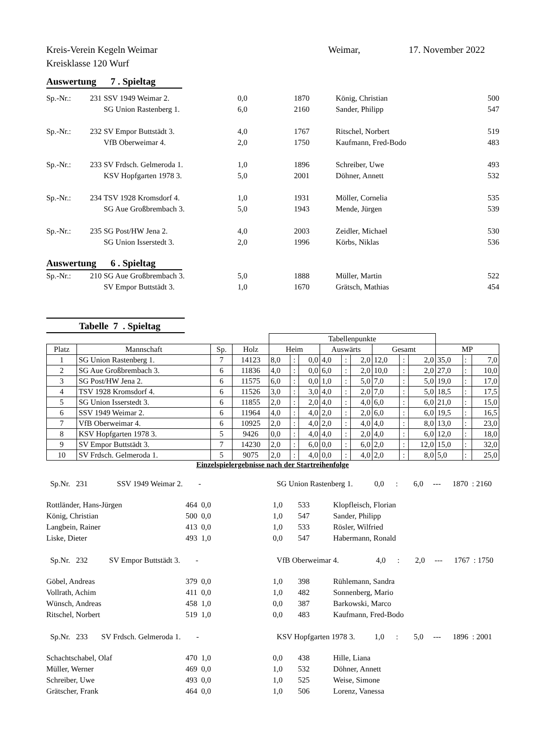Kreis-Verein Kegeln Weimar
Kreisklasse 120 Wurf
Weimar, 17. November 2022
Auswertung 7 . Spieltag
| Sp.-Nr.: | 231 | SSV 1949 Weimar 2. | 0,0 | 1870 | König, Christian | 500 |
| | | SG Union Rastenberg 1. | 6,0 | 2160 | Sander, Philipp | 547 |
| Sp.-Nr.: | 232 | SV Empor Buttstädt 3. | 4,0 | 1767 | Ritschel, Norbert | 519 |
| | | VfB Oberweimar 4. | 2,0 | 1750 | Kaufmann, Fred-Bodo | 483 |
| Sp.-Nr.: | 233 | SV Frdsch. Gelmeroda 1. | 1,0 | 1896 | Schreiber, Uwe | 493 |
| | | KSV Hopfgarten 1978 3. | 5,0 | 2001 | Döhner, Annett | 532 |
| Sp.-Nr.: | 234 | TSV 1928 Kromsdorf 4. | 1,0 | 1931 | Möller, Cornelia | 535 |
| | | SG Aue Großbrembach 3. | 5,0 | 1943 | Mende, Jürgen | 539 |
| Sp.-Nr.: | 235 | SG Post/HW Jena 2. | 4,0 | 2003 | Zeidler, Michael | 530 |
| | | SG Union Isserstedt 3. | 2,0 | 1996 | Körbs, Niklas | 536 |
Auswertung 6 . Spieltag
| Sp.-Nr.: | 210 | SG Aue Großbrembach 3. | 5,0 | 1888 | Müller, Martin | 522 |
| | | SV Empor Buttstädt 3. | 1,0 | 1670 | Grätsch, Mathias | 454 |
Tabelle 7 . Spieltag
| | | | | Tabellenpunkte | | | | | | | | | | | |
| Platz | Mannschaft | Sp. | Holz | Heim | | | Auswärts | | | Gesamt | | | MP | | |
| 1 | SG Union Rastenberg 1. | 7 | 14123 | 8,0 | : | 0,0 | 4,0 | : | 2,0 | 12,0 | : | 2,0 | 35,0 | : | 7,0 |
| 2 | SG Aue Großbrembach 3. | 6 | 11836 | 4,0 | : | 0,0 | 6,0 | : | 2,0 | 10,0 | : | 2,0 | 27,0 | : | 10,0 |
| 3 | SG Post/HW Jena 2. | 6 | 11575 | 6,0 | : | 0,0 | 1,0 | : | 5,0 | 7,0 | : | 5,0 | 19,0 | : | 17,0 |
| 4 | TSV 1928 Kromsdorf 4. | 6 | 11526 | 3,0 | : | 3,0 | 4,0 | : | 2,0 | 7,0 | : | 5,0 | 18,5 | : | 17,5 |
| 5 | SG Union Isserstedt 3. | 6 | 11855 | 2,0 | : | 2,0 | 4,0 | : | 4,0 | 6,0 | : | 6,0 | 21,0 | : | 15,0 |
| 6 | SSV 1949 Weimar 2. | 6 | 11964 | 4,0 | : | 4,0 | 2,0 | : | 2,0 | 6,0 | : | 6,0 | 19,5 | : | 16,5 |
| 7 | VfB Oberweimar 4. | 6 | 10925 | 2,0 | : | 4,0 | 2,0 | : | 4,0 | 4,0 | : | 8,0 | 13,0 | : | 23,0 |
| 8 | KSV Hopfgarten 1978 3. | 5 | 9426 | 0,0 | : | 4,0 | 4,0 | : | 2,0 | 4,0 | : | 6,0 | 12,0 | : | 18,0 |
| 9 | SV Empor Buttstädt 3. | 7 | 14230 | 2,0 | : | 6,0 | 0,0 | : | 6,0 | 2,0 | : | 12,0 | 15,0 | : | 32,0 |
| 10 | SV Frdsch. Gelmeroda 1. | 5 | 9075 | 2,0 | : | 4,0 | 0,0 | : | 4,0 | 2,0 | : | 8,0 | 5,0 | : | 25,0 |
Einzelspielergebnisse nach der Startreihenfolge
| Sp.Nr. 231 SSV 1949 Weimar 2. - | | | SG Union Rastenberg 1. 0,0 : 6,0 --- 1870 : 2160 | | |
| Rottländer, Hans-Jürgen | 464 | 0,0 | 1,0 | 533 | Klopfleisch, Florian |
| König, Christian | 500 | 0,0 | 1,0 | 547 | Sander, Philipp |
| Langbein, Rainer | 413 | 0,0 | 1,0 | 533 | Rösler, Wilfried |
| Liske, Dieter | 493 | 1,0 | 0,0 | 547 | Habermann, Ronald |
| Sp.Nr. 232 SV Empor Buttstädt 3. - | | | VfB Oberweimar 4. 4,0 : 2,0 --- 1767 : 1750 | | |
| Göbel, Andreas | 379 | 0,0 | 1,0 | 398 | Rühlemann, Sandra |
| Vollrath, Achim | 411 | 0,0 | 1,0 | 482 | Sonnenberg, Mario |
| Wünsch, Andreas | 458 | 1,0 | 0,0 | 387 | Barkowski, Marco |
| Ritschel, Norbert | 519 | 1,0 | 0,0 | 483 | Kaufmann, Fred-Bodo |
| Sp.Nr. 233 SV Frdsch. Gelmeroda 1. - | | | KSV Hopfgarten 1978 3. 1,0 : 5,0 --- 1896 : 2001 | | |
| Schachtschabel, Olaf | 470 | 1,0 | 0,0 | 438 | Hille, Liana |
| Müller, Werner | 469 | 0,0 | 1,0 | 532 | Döhner, Annett |
| Schreiber, Uwe | 493 | 0,0 | 1,0 | 525 | Weise, Simone |
| Grätscher, Frank | 464 | 0,0 | 1,0 | 506 | Lorenz, Vanessa |